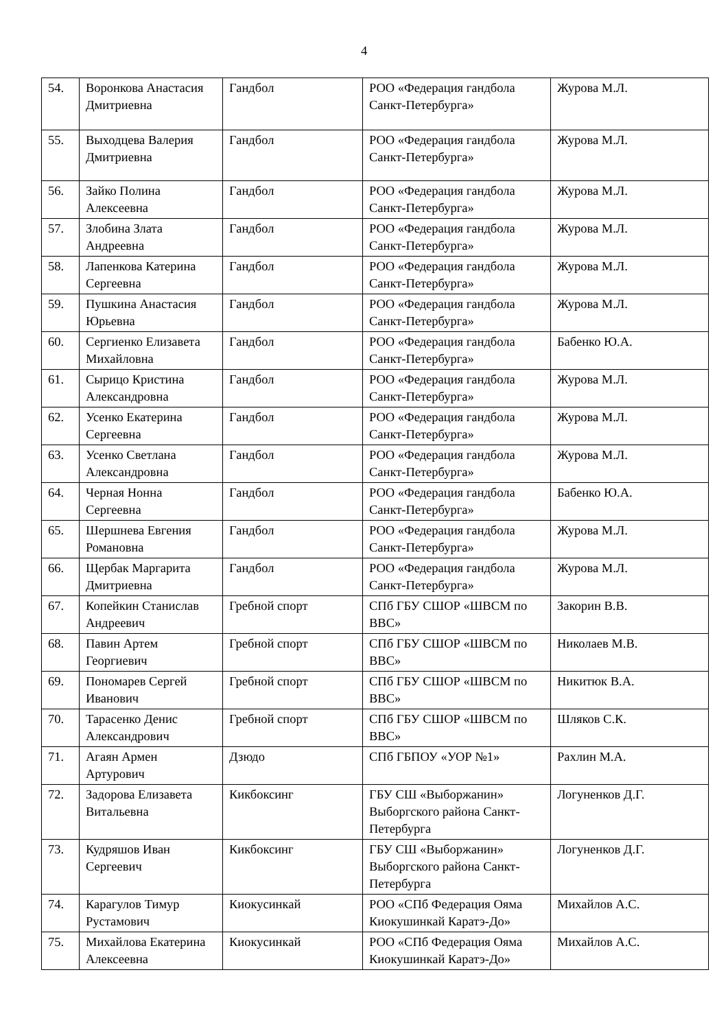4
| 54. | Воронкова Анастасия Дмитриевна | Гандбол | РОО «Федерация гандбола Санкт-Петербурга» | Журова М.Л. |
| 55. | Выходцева Валерия Дмитриевна | Гандбол | РОО «Федерация гандбола Санкт-Петербурга» | Журова М.Л. |
| 56. | Зайко Полина Алексеевна | Гандбол | РОО «Федерация гандбола Санкт-Петербурга» | Журова М.Л. |
| 57. | Злобина Злата Андреевна | Гандбол | РОО «Федерация гандбола Санкт-Петербурга» | Журова М.Л. |
| 58. | Лапенкова Катерина Сергеевна | Гандбол | РОО «Федерация гандбола Санкт-Петербурга» | Журова М.Л. |
| 59. | Пушкина Анастасия Юрьевна | Гандбол | РОО «Федерация гандбола Санкт-Петербурга» | Журова М.Л. |
| 60. | Сергиенко Елизавета Михайловна | Гандбол | РОО «Федерация гандбола Санкт-Петербурга» | Бабенко Ю.А. |
| 61. | Сырицо Кристина Александровна | Гандбол | РОО «Федерация гандбола Санкт-Петербурга» | Журова М.Л. |
| 62. | Усенко Екатерина Сергеевна | Гандбол | РОО «Федерация гандбола Санкт-Петербурга» | Журова М.Л. |
| 63. | Усенко Светлана Александровна | Гандбол | РОО «Федерация гандбола Санкт-Петербурга» | Журова М.Л. |
| 64. | Черная Нонна Сергеевна | Гандбол | РОО «Федерация гандбола Санкт-Петербурга» | Бабенко Ю.А. |
| 65. | Шершнева Евгения Романовна | Гандбол | РОО «Федерация гандбола Санкт-Петербурга» | Журова М.Л. |
| 66. | Щербак Маргарита Дмитриевна | Гандбол | РОО «Федерация гандбола Санкт-Петербурга» | Журова М.Л. |
| 67. | Копейкин Станислав Андреевич | Гребной спорт | СПб ГБУ СШОР «ШВСМ по ВВС» | Закорин В.В. |
| 68. | Павин Артем Георгиевич | Гребной спорт | СПб ГБУ СШОР «ШВСМ по ВВС» | Николаев М.В. |
| 69. | Пономарев Сергей Иванович | Гребной спорт | СПб ГБУ СШОР «ШВСМ по ВВС» | Никитюк В.А. |
| 70. | Тарасенко Денис Александрович | Гребной спорт | СПб ГБУ СШОР «ШВСМ по ВВС» | Шляков С.К. |
| 71. | Агаян Армен Артурович | Дзюдо | СПб ГБПОУ «УОР №1» | Рахлин М.А. |
| 72. | Задорова Елизавета Витальевна | Кикбоксинг | ГБУ СШ «Выборжанин» Выборгского района Санкт-Петербурга | Логуненков Д.Г. |
| 73. | Кудряшов Иван Сергеевич | Кикбоксинг | ГБУ СШ «Выборжанин» Выборгского района Санкт-Петербурга | Логуненков Д.Г. |
| 74. | Карагулов Тимур Рустамович | Киокусинкай | РОО «СПб Федерация Ояма Киокушинкай Каратэ-До» | Михайлов А.С. |
| 75. | Михайлова Екатерина Алексеевна | Киокусинкай | РОО «СПб Федерация Ояма Киокушинкай Каратэ-До» | Михайлов А.С. |